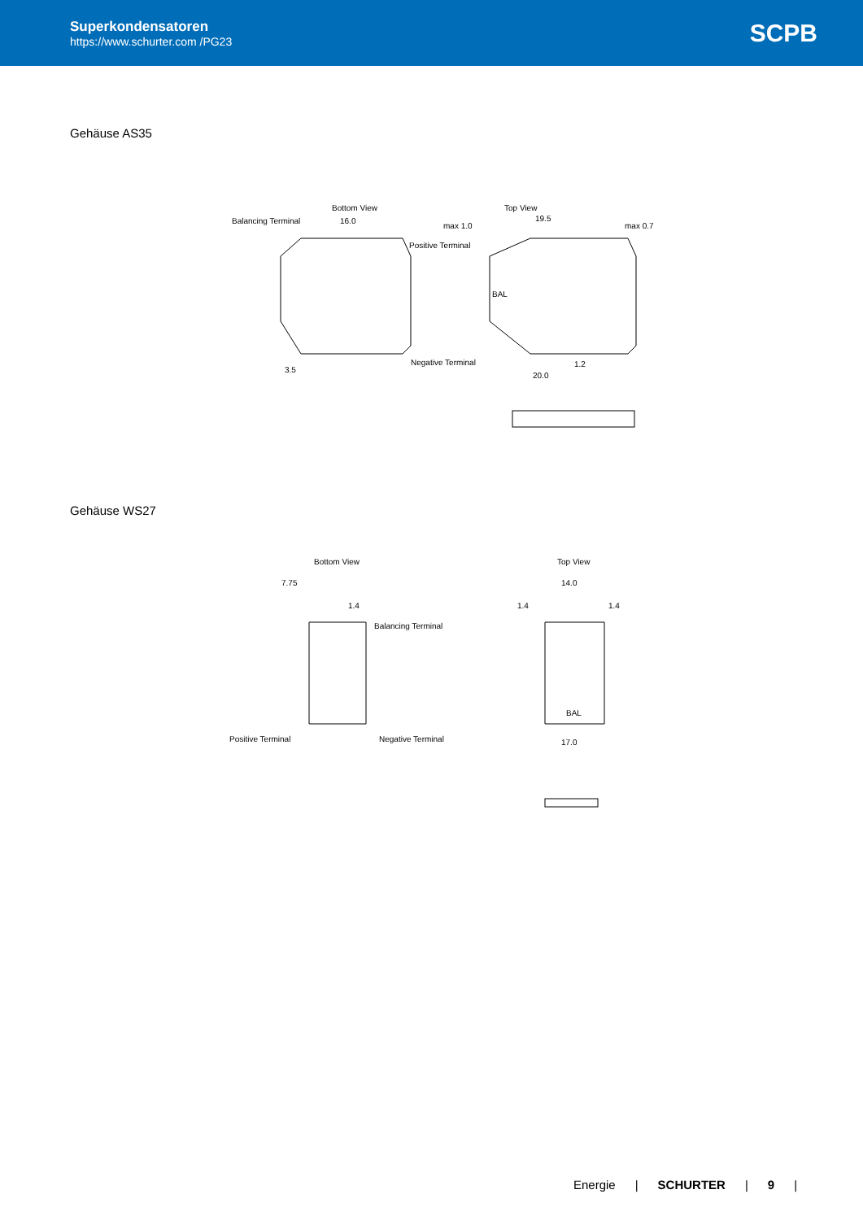Superkondensatoren
https://www.schurter.com /PG23
SCPB
Gehäuse AS35
Bottom View
Balancing Terminal
16.0
Positive Terminal
Negative Terminal
3.5
Top View
19.5
max 1.0
max 0.7
20.0
1.2
BAL
Gehäuse WS27
Bottom View
7.75
1.4
Balancing Terminal
Positive Terminal
Negative Terminal
Top View
14.0
1.4
1.4
17.0
BAL
Energie | SCHURTER | 9 |